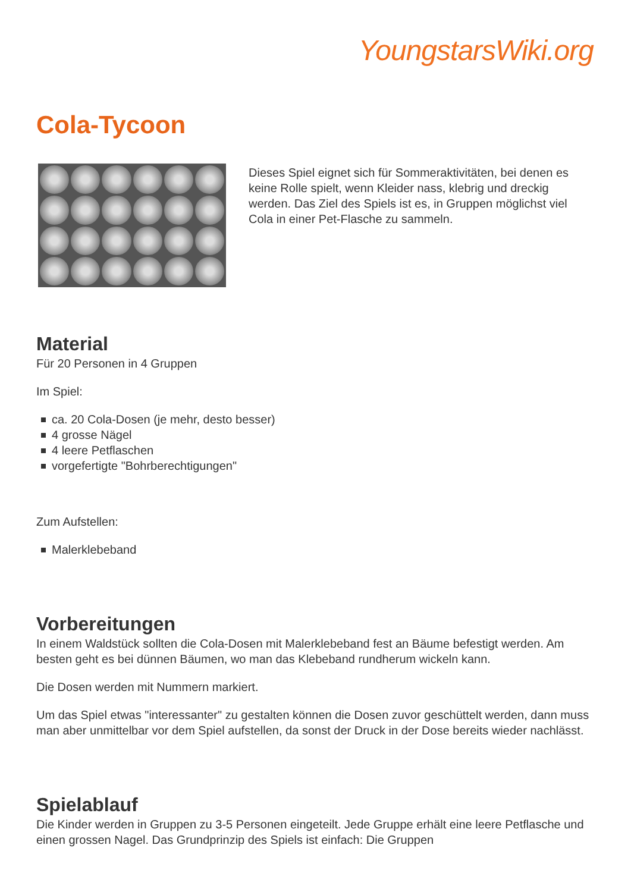YoungstarsWiki.org
Cola-Tycoon
Dieses Spiel eignet sich für Sommeraktivitäten, bei denen es keine Rolle spielt, wenn Kleider nass, klebrig und dreckig werden. Das Ziel des Spiels ist es, in Gruppen möglichst viel Cola in einer Pet-Flasche zu sammeln.
Material
Für 20 Personen in 4 Gruppen
Im Spiel:
ca. 20 Cola-Dosen (je mehr, desto besser)
4 grosse Nägel
4 leere Petflaschen
vorgefertigte "Bohrberechtigungen"
Zum Aufstellen:
Malerklebeband
Vorbereitungen
In einem Waldstück sollten die Cola-Dosen mit Malerklebeband fest an Bäume befestigt werden. Am besten geht es bei dünnen Bäumen, wo man das Klebeband rundherum wickeln kann.
Die Dosen werden mit Nummern markiert.
Um das Spiel etwas "interessanter" zu gestalten können die Dosen zuvor geschüttelt werden, dann muss man aber unmittelbar vor dem Spiel aufstellen, da sonst der Druck in der Dose bereits wieder nachlässt.
Spielablauf
Die Kinder werden in Gruppen zu 3-5 Personen eingeteilt. Jede Gruppe erhält eine leere Petflasche und einen grossen Nagel. Das Grundprinzip des Spiels ist einfach: Die Gruppen